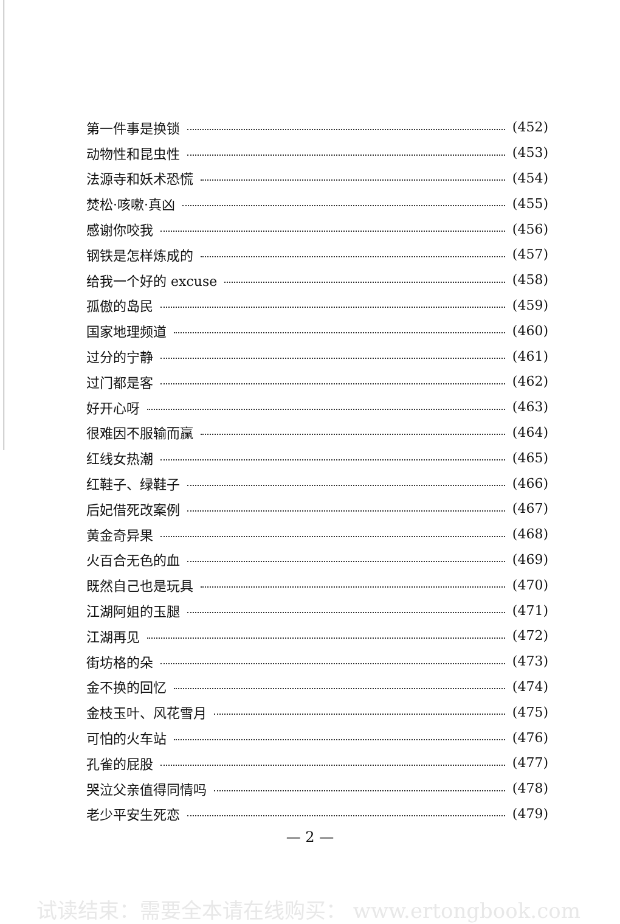第一件事是换锁 (452)
动物性和昆虫性 (453)
法源寺和妖术恐慌 (454)
焚松·咳嗽·真凶 (455)
感谢你咬我 (456)
钢铁是怎样炼成的 (457)
给我一个好的 excuse (458)
孤傲的岛民 (459)
国家地理频道 (460)
过分的宁静 (461)
过门都是客 (462)
好开心呀 (463)
很难因不服输而赢 (464)
红线女热潮 (465)
红鞋子、绿鞋子 (466)
后妃借死改案例 (467)
黄金奇异果 (468)
火百合无色的血 (469)
既然自己也是玩具 (470)
江湖阿姐的玉腿 (471)
江湖再见 (472)
街坊格的朵 (473)
金不换的回忆 (474)
金枝玉叶、风花雪月 (475)
可怕的火车站 (476)
孔雀的屁股 (477)
哭泣父亲值得同情吗 (478)
老少平安生死恋 (479)
— 2 —
试读结束：需要全本请在线购买： www.ertongbook.com